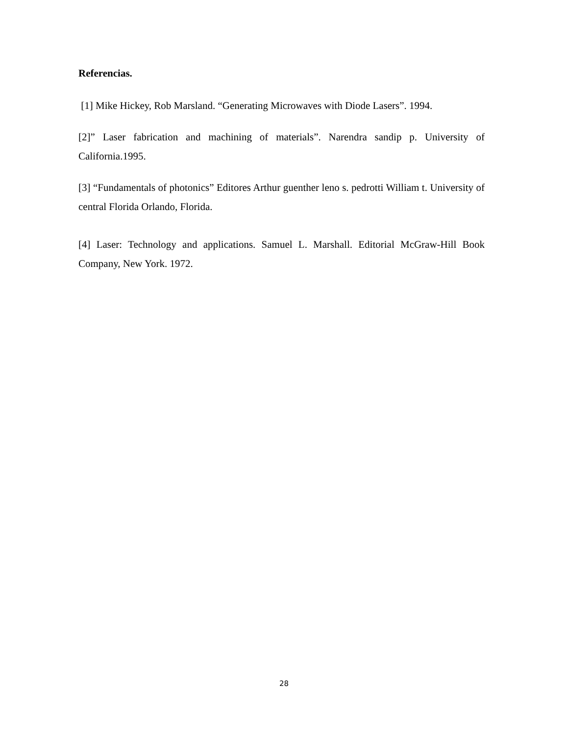Referencias.
[1] Mike Hickey, Rob Marsland. “Generating Microwaves with Diode Lasers”. 1994.
[2]” Laser fabrication and machining of materials”. Narendra sandip p. University of California.1995.
[3] “Fundamentals of photonics” Editores Arthur guenther leno s. pedrotti William t. University of central Florida Orlando, Florida.
[4] Laser: Technology and applications. Samuel L. Marshall. Editorial McGraw-Hill Book Company, New York. 1972.
28